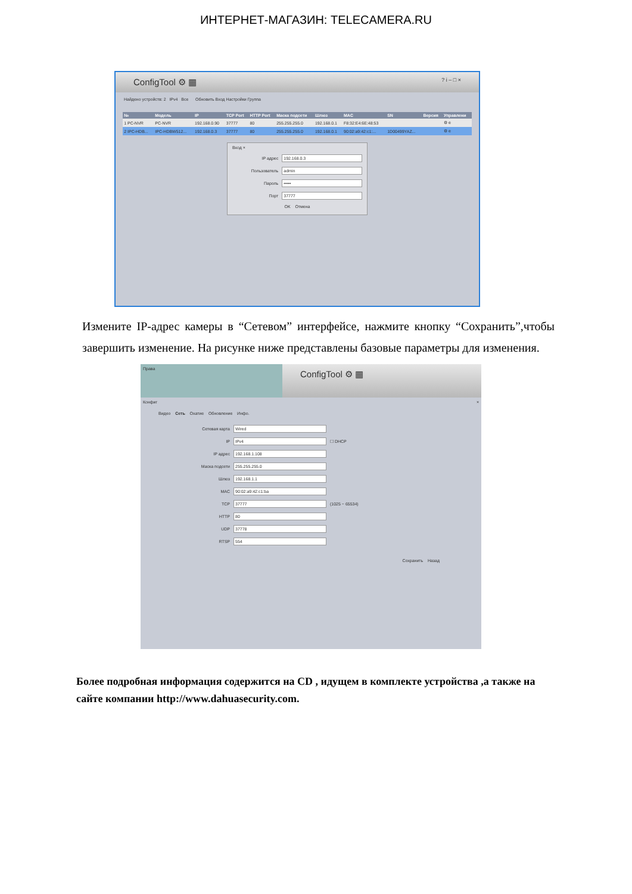ИНТЕРНЕТ-МАГАЗИН: TELECAMERA.RU
ConfigTool ⚙ ▦ ? i – □ ×
Найдено устройств: 2 IPv4 Все Обновить Вход Настройки Группа
| № | Модель | IP | TCP Port | HTTP Port | Маска подсети | Шлюз | MAC | SN | Версия | Управлени |
| --- | --- | --- | --- | --- | --- | --- | --- | --- | --- | --- |
| 1 PC-NVR | PC-NVR | 192.168.0.90 | 37777 | 80 | 255.255.255.0 | 192.168.0.1 | F8:32:E4:6E:48:53 | | | ⚙ e |
| 2 IPC-HDB... | IPC-HDBW512... | 192.168.0.3 | 37777 | 80 | 255.255.255.0 | 192.168.0.1 | 90:02:a9:42:c1:... | 1D00499YAZ... | | ⚙ e |
Вход ×
IP адрес 192.168.0.3
Пользователь admin
Пароль •••••
Порт 37777
OK Отмена
Измените IP-адрес камеры в “Сетевом” интерфейсе, нажмите кнопку “Сохранить”,чтобы завершить изменение. На рисунке ниже представлены базовые параметры для изменения.
Права
ConfigTool ⚙ ▦
Конфиг ×
Видео Сеть Охатие Обновление Инфо.
Сетевая карта Wired
IP IPv4 ☐ DHCP
IP адрес 192.168.1.108
Маска подсети 255.255.255.0
Шлюз 192.168.1.1
MAC 90:02:a9:42:c1:ba
TCP 37777 (1025 ~ 65534)
HTTP 80
UDP 37778
RTSP 554
Сохранить Назад
Более подробная информация содержится на CD , идущем в комплекте устройства ,а также на сайте компании http://www.dahuasecurity.com.